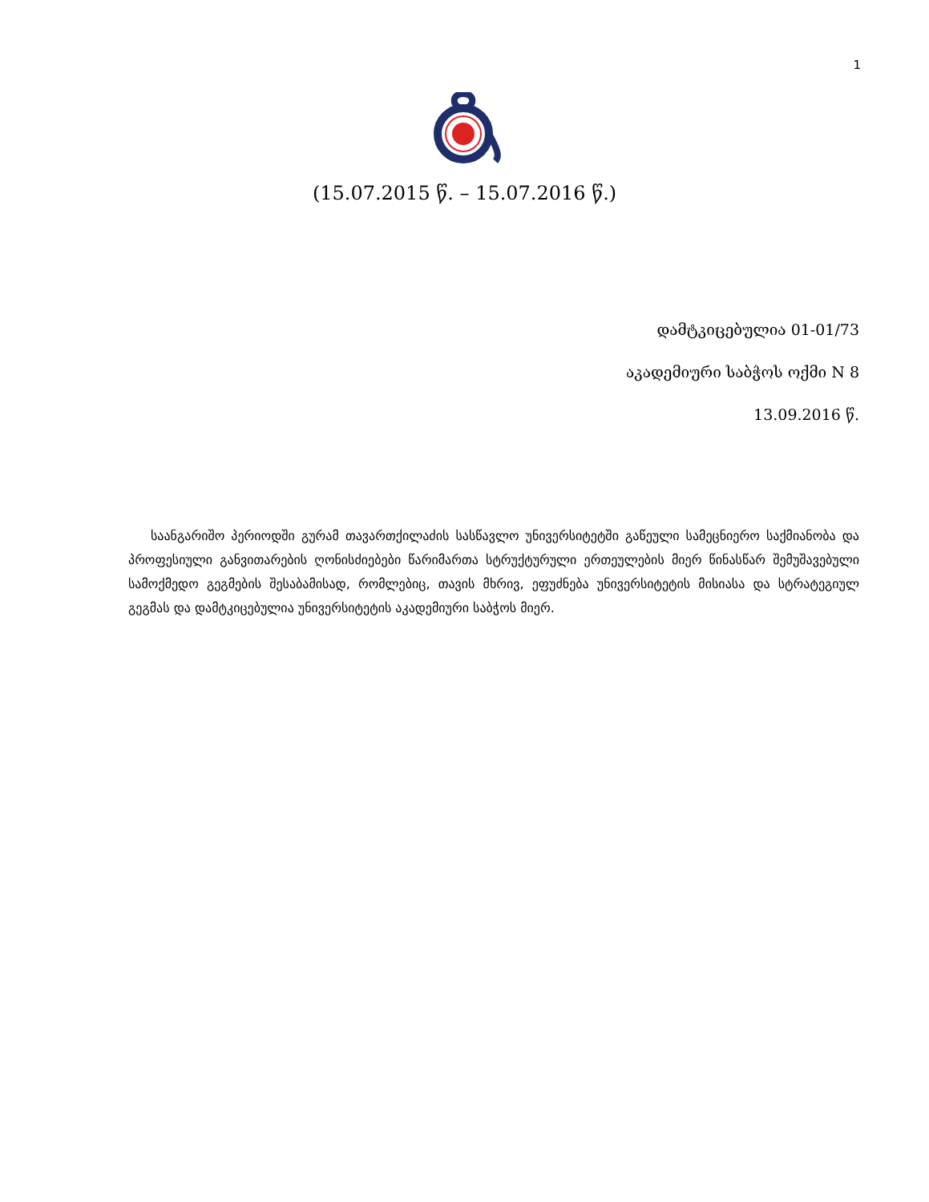1
(15.07.2015 წ. – 15.07.2016 წ.)
დამტკიცებულია 01-01/73
აკადემიური საბჭოს ოქმი N 8
13.09.2016 წ.
საანგარიშო პერიოდში გურამ თავართქილაძის სასწავლო უნივერსიტეტში გაწეული სამეცნიერო საქმიანობა და პროფესიული განვითარების ღონისძიებები წარიმართა სტრუქტურული ერთეულების მიერ წინასწარ შემუშავებული სამოქმედო გეგმების შესაბამისად, რომლებიც, თავის მხრივ, ეფუძნება უნივერსიტეტის მისიასა და სტრატეგიულ გეგმას და დამტკიცებულია უნივერსიტეტის აკადემიური საბჭოს მიერ.